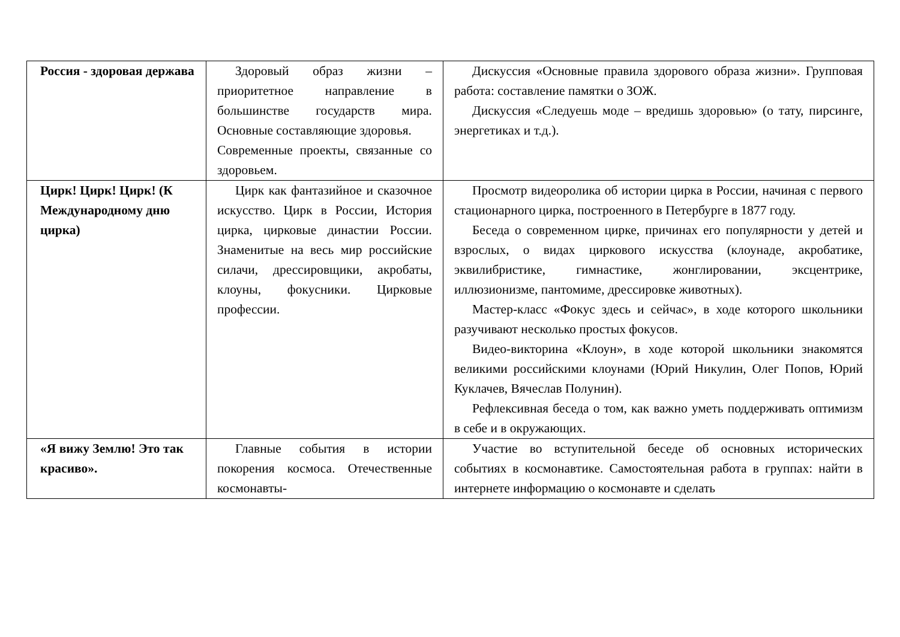| Россия - здоровая держава | Здоровый образ жизни – приоритетное направление в большинстве государств мира. Основные составляющие здоровья. Современные проекты, связанные со здоровьем. | Дискуссия «Основные правила здорового образа жизни». Групповая работа: составление памятки о ЗОЖ. Дискуссия «Следуешь моде – вредишь здоровью» (о тату, пирсинге, энергетиках и т.д.). |
| Цирк! Цирк! Цирк! (К Международному дню цирка) | Цирк как фантазийное и сказочное искусство. Цирк в России, История цирка, цирковые династии России. Знаменитые на весь мир российские силачи, дрессировщики, акробаты, клоуны, фокусники. Цирковые профессии. | Просмотр видеоролика об истории цирка в России, начиная с первого стационарного цирка, построенного в Петербурге в 1877 году. Беседа о современном цирке, причинах его популярности у детей и взрослых, о видах циркового искусства (клоунаде, акробатике, эквилибристике, гимнастике, жонглировании, эксцентрике, иллюзионизме, пантомиме, дрессировке животных). Мастер-класс «Фокус здесь и сейчас», в ходе которого школьники разучивают несколько простых фокусов. Видео-викторина «Клоун», в ходе которой школьники знакомятся великими российскими клоунами (Юрий Никулин, Олег Попов, Юрий Куклачев, Вячеслав Полунин). Рефлексивная беседа о том, как важно уметь поддерживать оптимизм в себе и в окружающих. |
| «Я вижу Землю! Это так красиво». | Главные события в истории покорения космоса. Отечественные космонавты- | Участие во вступительной беседе об основных исторических событиях в космонавтике. Самостоятельная работа в группах: найти в интернете информацию о космонавте и сделать |